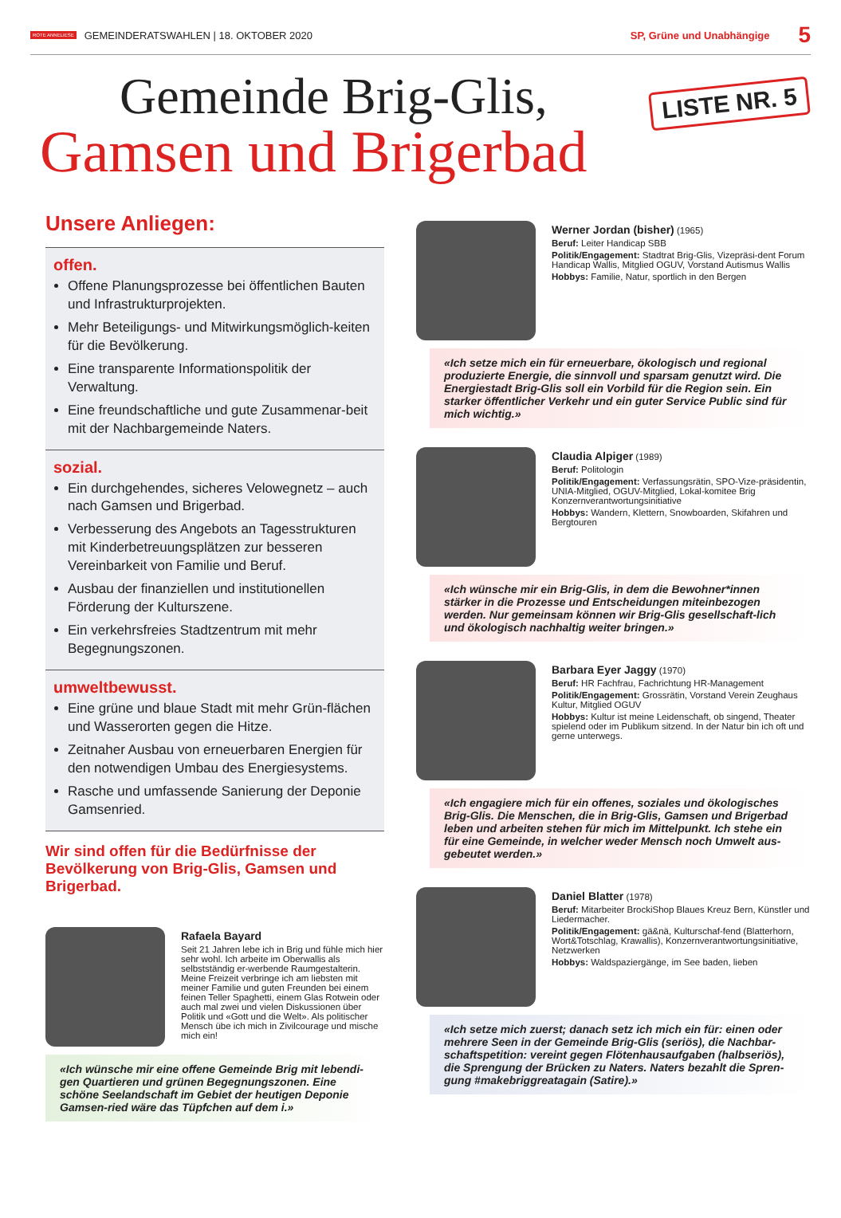ROTE ANNELIESE GEMEINDERATSWAHLEN | 18. OKTOBER 2020 SP, Grüne und Unabhängige 5
LISTE NR. 5
Gemeinde Brig-Glis,
Gamsen und Brigerbad
Unsere Anliegen:
offen.
Offene Planungsprozesse bei öffentlichen Bauten und Infrastrukturprojekten.
Mehr Beteiligungs- und Mitwirkungsmöglich-keiten für die Bevölkerung.
Eine transparente Informationspolitik der Verwaltung.
Eine freundschaftliche und gute Zusammenar-beit mit der Nachbargemeinde Naters.
sozial.
Ein durchgehendes, sicheres Velowegnetz – auch nach Gamsen und Brigerbad.
Verbesserung des Angebots an Tagesstrukturen mit Kinderbetreuungsplätzen zur besseren Vereinbarkeit von Familie und Beruf.
Ausbau der finanziellen und institutionellen Förderung der Kulturszene.
Ein verkehrsfreies Stadtzentrum mit mehr Begegnungszonen.
umweltbewusst.
Eine grüne und blaue Stadt mit mehr Grün-flächen und Wasserorten gegen die Hitze.
Zeitnaher Ausbau von erneuerbaren Energien für den notwendigen Umbau des Energiesystems.
Rasche und umfassende Sanierung der Deponie Gamsenried.
Wir sind offen für die Bedürfnisse der Bevölkerung von Brig-Glis, Gamsen und Brigerbad.
Rafaela Bayard
Seit 21 Jahren lebe ich in Brig und fühle mich hier sehr wohl. Ich arbeite im Oberwallis als selbstständig er-werbende Raumgestalterin. Meine Freizeit verbringe ich am liebsten mit meiner Familie und guten Freunden bei einem feinen Teller Spaghetti, einem Glas Rotwein oder auch mal zwei und vielen Diskussionen über Politik und «Gott und die Welt». Als politischer Mensch übe ich mich in Zivilcourage und mische mich ein!
«Ich wünsche mir eine offene Gemeinde Brig mit lebendi-gen Quartieren und grünen Begegnungszonen. Eine schöne Seelandschaft im Gebiet der heutigen Deponie Gamsen-ried wäre das Tüpfchen auf dem i.»
Werner Jordan (bisher) (1965)
Beruf: Leiter Handicap SBB
Politik/Engagement: Stadtrat Brig-Glis, Vizepräsi-dent Forum Handicap Wallis, Mitglied OGUV, Vorstand Autismus Wallis
Hobbys: Familie, Natur, sportlich in den Bergen
«Ich setze mich ein für erneuerbare, ökologisch und regional produzierte Energie, die sinnvoll und sparsam genutzt wird. Die Energiestadt Brig-Glis soll ein Vorbild für die Region sein. Ein starker öffentlicher Verkehr und ein guter Service Public sind für mich wichtig.»
Claudia Alpiger (1989)
Beruf: Politologin
Politik/Engagement: Verfassungsrätin, SPO-Vize-präsidentin, UNIA-Mitglied, OGUV-Mitglied, Lokal-komitee Brig Konzernverantwortungsinitiative
Hobbys: Wandern, Klettern, Snowboarden, Skifahren und Bergtouren
«Ich wünsche mir ein Brig-Glis, in dem die Bewohner*innen stärker in die Prozesse und Entscheidungen miteinbezogen werden. Nur gemeinsam können wir Brig-Glis gesellschaft-lich und ökologisch nachhaltig weiter bringen.»
Barbara Eyer Jaggy (1970)
Beruf: HR Fachfrau, Fachrichtung HR-Management
Politik/Engagement: Grossrätin, Vorstand Verein Zeughaus Kultur, Mitglied OGUV
Hobbys: Kultur ist meine Leidenschaft, ob singend, Theater spielend oder im Publikum sitzend. In der Natur bin ich oft und gerne unterwegs.
«Ich engagiere mich für ein offenes, soziales und ökologisches Brig-Glis. Die Menschen, die in Brig-Glis, Gamsen und Brigerbad leben und arbeiten stehen für mich im Mittelpunkt. Ich stehe ein für eine Gemeinde, in welcher weder Mensch noch Umwelt aus-gebeutet werden.»
Daniel Blatter (1978)
Beruf: Mitarbeiter BrockiShop Blaues Kreuz Bern, Künstler und Liedermacher.
Politik/Engagement: gä&nä, Kulturschaf-fend (Blatterhorn, Wort&Totschlag, Krawallis), Konzernverantwortungsinitiative, Netzwerken
Hobbys: Waldspaziergänge, im See baden, lieben
«Ich setze mich zuerst; danach setz ich mich ein für: einen oder mehrere Seen in der Gemeinde Brig-Glis (seriös), die Nachbar-schaftspetition: vereint gegen Flötenhausaufgaben (halbseriös), die Sprengung der Brücken zu Naters. Naters bezahlt die Spren-gung #makebriggreatagain (Satire).»